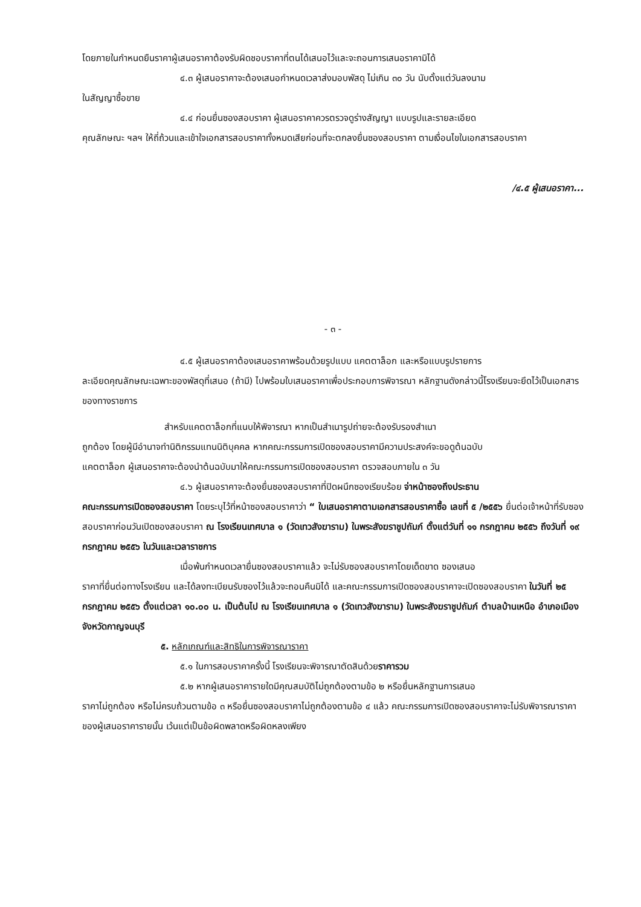โดยภายในกำหนดยืนราคาผู้เสนอราคาต้องรับผิดชอบราคาที่ตนได้เสนอไว้และจะถอนการเสนอราคามิได้
๔.๓ ผู้เสนอราคาจะต้องเสนอกำหนดเวลาส่งมอบพัสดุ ไม่เกิน ๓๐ วัน นับตั้งแต่วันลงนาม
ในสัญญาซื้อขาย
๔.๔ ก่อนยื่นซองสอบราคา ผู้เสนอราคาควรตรวจดูร่างสัญญา แบบรูปและรายละเอียด
คุณลักษณะ ฯลฯ ให้ถี่ถ้วนและเข้าใจเอกสารสอบราคาทั้งหมดเสียก่อนที่จะตกลงยื่นซองสอบราคา ตามเงื่อนไขในเอกสารสอบราคา
/๔.๕ ผู้เสนอราคา...
- ๓ -
๔.๕ ผู้เสนอราคาต้องเสนอราคาพร้อมด้วยรูปแบบ แคตตาล็อก และหรือแบบรูปรายการ
ละเอียดคุณลักษณะเฉพาะของพัสดุที่เสนอ (ถ้ามี) ไปพร้อมใบเสนอราคาเพื่อประกอบการพิจารณา หลักฐานดังกล่าวนี้โรงเรียนจะยึดไว้เป็นเอกสารของทางราชการ
สำหรับแคตตาล็อกที่แนบให้พิจารณา หากเป็นสำเนารูปถ่ายจะต้องรับรองสำเนา
ถูกต้อง โดยผู้มีอำนาจทำนิติกรรมแทนนิติบุคคล หากคณะกรรมการเปิดซองสอบราคามีความประสงค์จะขอดูต้นฉบับ
แคตตาล็อก ผู้เสนอราคาจะต้องนำต้นฉบับมาให้คณะกรรมการเปิดซองสอบราคา ตรวจสอบภายใน ๓ วัน
๔.๖ ผู้เสนอราคาจะต้องยื่นซองสอบราคาที่ปิดผนึกซองเรียบร้อย จ่าหน้าซองถึงประธาน
คณะกรรมการเปิดซองสอบราคา โดยระบุไว้ที่หน้าซองสอบราคาว่า “ ใบเสนอราคาตามเอกสารสอบราคาซื้อ เลขที่ ๕ /๒๕๕๖ ยื่นต่อเจ้าหน้าที่รับซองสอบราคาก่อนวันเปิดซองสอบราคา ณ โรงเรียนเทศบาล ๑ (วัดเทวสังฆาราม) ในพระสังฆราชูปถัมภ์ ตั้งแต่วันที่ ๑๑ กรกฎาคม ๒๕๕๖ ถึงวันที่ ๑๙ กรกฎาคม ๒๕๕๖ ในวันและเวลาราชการ
เมื่อพ้นกำหนดเวลายื่นซองสอบราคาแล้ว จะไม่รับซองสอบราคาโดยเด็ดขาด ซองเสนอ
ราคาที่ยื่นต่อทางโรงเรียน และได้ลงทะเบียนรับซองไว้แล้วจะถอนคืนมิได้ และคณะกรรมการเปิดซองสอบราคาจะเปิดซองสอบราคา ในวันที่ ๒๕ กรกฎาคม ๒๕๕๖ ตั้งแต่เวลา ๑๐.๐๐ น. เป็นต้นไป ณ โรงเรียนเทศบาล ๑ (วัดเทวสังฆาราม) ในพระสังฆราชูปถัมภ์ ตำบลบ้านเหนือ อำเภอเมือง จังหวัดกาญจนบุรี
๕. หลักเกณฑ์และสิทธิในการพิจารณาราคา
๕.๑ ในการสอบราคาครั้งนี้ โรงเรียนจะพิจารณาตัดสินด้วยราคารวม
๕.๒ หากผู้เสนอราคารายใดมีคุณสมบัติไม่ถูกต้องตามข้อ ๒ หรือยื่นหลักฐานการเสนอ
ราคาไม่ถูกต้อง หรือไม่ครบถ้วนตามข้อ ๓ หรือยื่นซองสอบราคาไม่ถูกต้องตามข้อ ๔ แล้ว คณะกรรมการเปิดซองสอบราคาจะไม่รับพิจารณาราคาของผู้เสนอราคารายนั้น เว้นแต่เป็นข้อผิดพลาดหรือผิดหลงเพียง